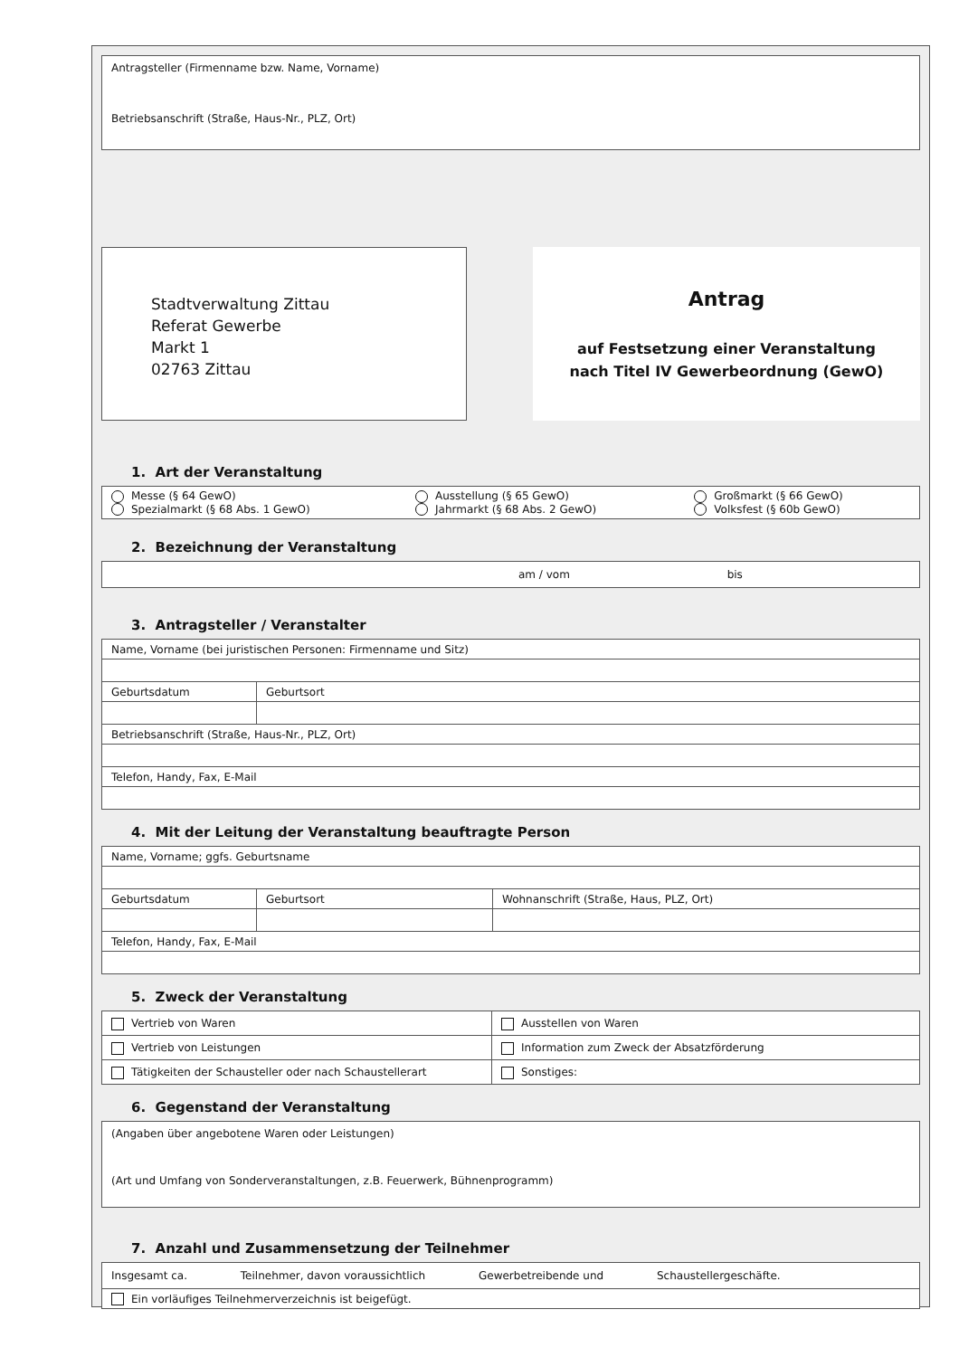Antragsteller (Firmenname bzw. Name, Vorname)
Betriebsanschrift (Straße, Haus-Nr., PLZ, Ort)
Stadtverwaltung Zittau
Referat Gewerbe
Markt 1
02763 Zittau
Antrag
auf Festsetzung einer Veranstaltung
nach Titel IV Gewerbeordnung (GewO)
1. Art der Veranstaltung
| Messe (§ 64 GewO) Spezialmarkt (§ 68 Abs. 1 GewO) | Ausstellung (§ 65 GewO) Jahrmarkt (§ 68 Abs. 2 GewO) | Großmarkt (§ 66 GewO) Volksfest (§ 60b GewO) |
2. Bezeichnung der Veranstaltung
| am / vom bis |
3. Antragsteller / Veranstalter
| Name, Vorname (bei juristischen Personen: Firmenname und Sitz) | |
| Geburtsdatum | Geburtsort |
| Betriebsanschrift (Straße, Haus-Nr., PLZ, Ort) | |
| Telefon, Handy, Fax, E-Mail | |
4. Mit der Leitung der Veranstaltung beauftragte Person
| Name, Vorname; ggfs. Geburtsname | | |
| Geburtsdatum | Geburtsort | Wohnanschrift (Straße, Haus, PLZ, Ort) |
| Telefon, Handy, Fax, E-Mail | | |
5. Zweck der Veranstaltung
| Vertrieb von Waren | Ausstellen von Waren |
| Vertrieb von Leistungen | Information zum Zweck der Absatzförderung |
| Tätigkeiten der Schausteller oder nach Schaustellerart | Sonstiges: |
6. Gegenstand der Veranstaltung
(Angaben über angebotene Waren oder Leistungen)
(Art und Umfang von Sonderveranstaltungen, z.B. Feuerwerk, Bühnenprogramm)
7. Anzahl und Zusammensetzung der Teilnehmer
| Insgesamt ca. Teilnehmer, davon voraussichtlich Gewerbetreibende und Schaustellergeschäfte. |
| Ein vorläufiges Teilnehmerverzeichnis ist beigefügt. |